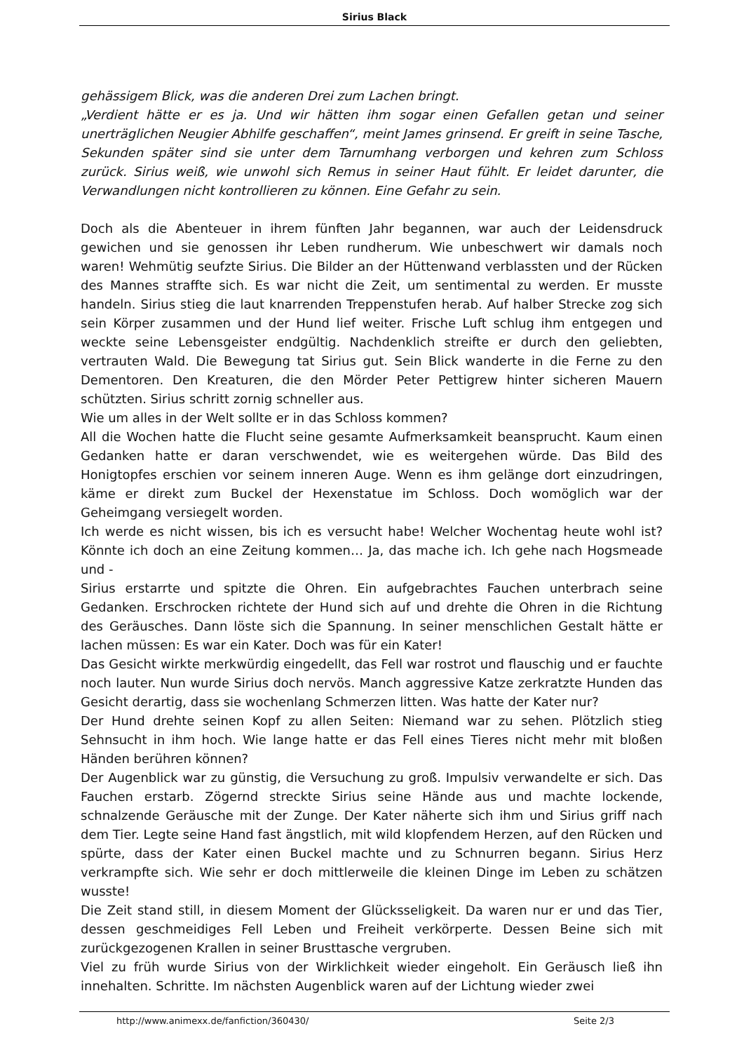Sirius Black
gehässigem Blick, was die anderen Drei zum Lachen bringt.
„Verdient hätte er es ja. Und wir hätten ihm sogar einen Gefallen getan und seiner unerträglichen Neugier Abhilfe geschaffen“, meint James grinsend. Er greift in seine Tasche, Sekunden später sind sie unter dem Tarnumhang verborgen und kehren zum Schloss zurück. Sirius weiß, wie unwohl sich Remus in seiner Haut fühlt. Er leidet darunter, die Verwandlungen nicht kontrollieren zu können. Eine Gefahr zu sein.
Doch als die Abenteuer in ihrem fünften Jahr begannen, war auch der Leidensdruck gewichen und sie genossen ihr Leben rundherum. Wie unbeschwert wir damals noch waren! Wehmütig seufzte Sirius. Die Bilder an der Hüttenwand verblassten und der Rücken des Mannes straffte sich. Es war nicht die Zeit, um sentimental zu werden. Er musste handeln. Sirius stieg die laut knarrenden Treppenstufen herab. Auf halber Strecke zog sich sein Körper zusammen und der Hund lief weiter. Frische Luft schlug ihm entgegen und weckte seine Lebensgeister endgültig. Nachdenklich streifte er durch den geliebten, vertrauten Wald. Die Bewegung tat Sirius gut. Sein Blick wanderte in die Ferne zu den Dementoren. Den Kreaturen, die den Mörder Peter Pettigrew hinter sicheren Mauern schützten. Sirius schritt zornig schneller aus.
Wie um alles in der Welt sollte er in das Schloss kommen?
All die Wochen hatte die Flucht seine gesamte Aufmerksamkeit beansprucht. Kaum einen Gedanken hatte er daran verschwendet, wie es weitergehen würde. Das Bild des Honigtopfes erschien vor seinem inneren Auge. Wenn es ihm gelänge dort einzudringen, käme er direkt zum Buckel der Hexenstatue im Schloss. Doch womöglich war der Geheimgang versiegelt worden.
Ich werde es nicht wissen, bis ich es versucht habe! Welcher Wochentag heute wohl ist? Könnte ich doch an eine Zeitung kommen… Ja, das mache ich. Ich gehe nach Hogsmeade und -
Sirius erstarrte und spitzte die Ohren. Ein aufgebrachtes Fauchen unterbrach seine Gedanken. Erschrocken richtete der Hund sich auf und drehte die Ohren in die Richtung des Geräusches. Dann löste sich die Spannung. In seiner menschlichen Gestalt hätte er lachen müssen: Es war ein Kater. Doch was für ein Kater!
Das Gesicht wirkte merkwürdig eingedellt, das Fell war rostrot und flauschig und er fauchte noch lauter. Nun wurde Sirius doch nervös. Manch aggressive Katze zerkratzte Hunden das Gesicht derartig, dass sie wochenlang Schmerzen litten. Was hatte der Kater nur?
Der Hund drehte seinen Kopf zu allen Seiten: Niemand war zu sehen. Plötzlich stieg Sehnsucht in ihm hoch. Wie lange hatte er das Fell eines Tieres nicht mehr mit bloßen Händen berühren können?
Der Augenblick war zu günstig, die Versuchung zu groß. Impulsiv verwandelte er sich. Das Fauchen erstarb. Zögernd streckte Sirius seine Hände aus und machte lockende, schnalzende Geräusche mit der Zunge. Der Kater näherte sich ihm und Sirius griff nach dem Tier. Legte seine Hand fast ängstlich, mit wild klopfendem Herzen, auf den Rücken und spürte, dass der Kater einen Buckel machte und zu Schnurren begann. Sirius Herz verkrampfte sich. Wie sehr er doch mittlerweile die kleinen Dinge im Leben zu schätzen wusste!
Die Zeit stand still, in diesem Moment der Glücksseligkeit. Da waren nur er und das Tier, dessen geschmeidiges Fell Leben und Freiheit verkörperte. Dessen Beine sich mit zurückgezogenen Krallen in seiner Brusttasche vergruben.
Viel zu früh wurde Sirius von der Wirklichkeit wieder eingeholt. Ein Geräusch ließ ihn innehalten. Schritte. Im nächsten Augenblick waren auf der Lichtung wieder zwei
http://www.animexx.de/fanfiction/360430/ Seite 2/3